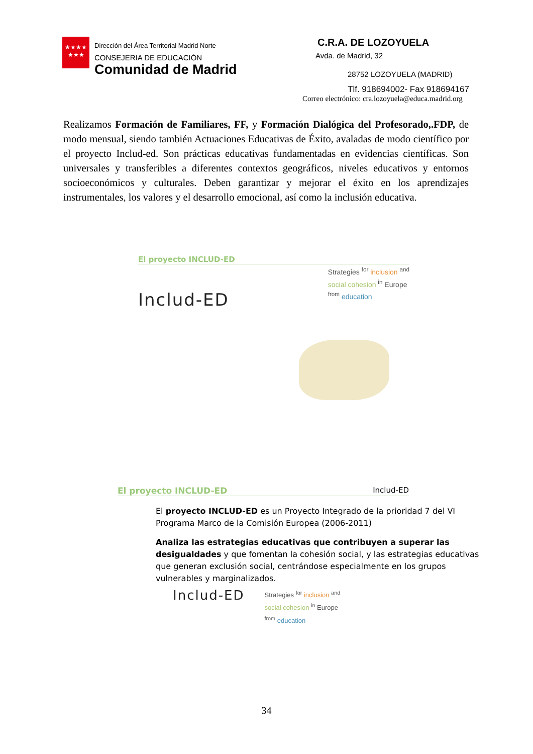★★★★
★★★
Dirección del Área Territorial Madrid Norte
CONSEJERIA DE EDUCACIÓN
Comunidad de Madrid
C.R.A. DE LOZOYUELA
Avda. de Madrid, 32
28752 LOZOYUELA (MADRID)
Tlf. 918694002- Fax 918694167
Correo electrónico: cra.lozoyuela@educa.madrid.org
Realizamos Formación de Familiares, FF, y Formación Dialógica del Profesorado,.FDP, de modo mensual, siendo también Actuaciones Educativas de Éxito, avaladas de modo científico por el proyecto Includ-ed. Son prácticas educativas fundamentadas en evidencias científicas. Son universales y transferibles a diferentes contextos geográficos, niveles educativos y entornos socioeconómicos y culturales. Deben garantizar y mejorar el éxito en los aprendizajes instrumentales, los valores y el desarrollo emocional, así como la inclusión educativa.
El proyecto INCLUD-ED
Includ-ED
Strategies <sup>for</sup> inclusion <sup>and</sup>
social cohesion <sup>in</sup> Europe
<sup>from</sup> education
El proyecto INCLUD-ED Includ-ED
El proyecto INCLUD-ED es un Proyecto Integrado de la prioridad 7 del VI Programa Marco de la Comisión Europea (2006-2011)
Analiza las estrategias educativas que contribuyen a superar las desigualdades y que fomentan la cohesión social, y las estrategias educativas que generan exclusión social, centrándose especialmente en los grupos vulnerables y marginalizados.
Includ-ED
Strategies <sup>for</sup> inclusion <sup>and</sup>
social cohesion <sup>in</sup> Europe
<sup>from</sup> education
34